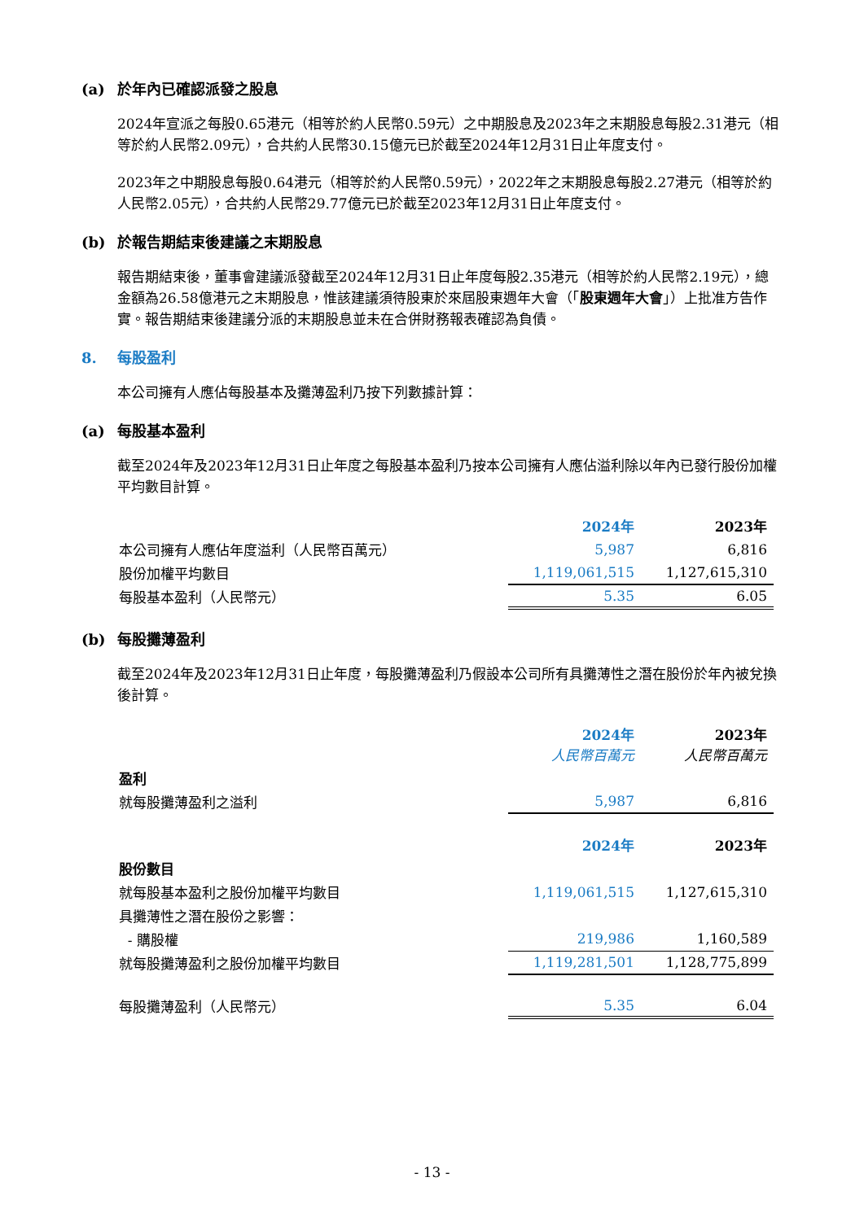(a) 於年內已確認派發之股息
2024年宣派之每股0.65港元（相等於約人民幣0.59元）之中期股息及2023年之末期股息每股2.31港元（相等於約人民幣2.09元），合共約人民幣30.15億元已於截至2024年12月31日止年度支付。
2023年之中期股息每股0.64港元（相等於約人民幣0.59元），2022年之末期股息每股2.27港元（相等於約人民幣2.05元），合共約人民幣29.77億元已於截至2023年12月31日止年度支付。
(b) 於報告期結束後建議之末期股息
報告期結束後，董事會建議派發截至2024年12月31日止年度每股2.35港元（相等於約人民幣2.19元），總金額為26.58億港元之末期股息，惟該建議須待股東於來屆股東週年大會（「股東週年大會」）上批准方告作實。報告期結束後建議分派的末期股息並未在合併財務報表確認為負債。
8. 每股盈利
本公司擁有人應佔每股基本及攤薄盈利乃按下列數據計算：
(a) 每股基本盈利
截至2024年及2023年12月31日止年度之每股基本盈利乃按本公司擁有人應佔溢利除以年內已發行股份加權平均數目計算。
| | 2024年 | 2023年 |
| 本公司擁有人應佔年度溢利（人民幣百萬元） | 5,987 | 6,816 |
| 股份加權平均數目 | 1,119,061,515 | 1,127,615,310 |
| 每股基本盈利（人民幣元） | 5.35 | 6.05 |
(b) 每股攤薄盈利
截至2024年及2023年12月31日止年度，每股攤薄盈利乃假設本公司所有具攤薄性之潛在股份於年內被兌換後計算。
| | 2024年 人民幣百萬元 | 2023年 人民幣百萬元 |
| 盈利 | | |
| 就每股攤薄盈利之溢利 | 5,987 | 6,816 |
| | 2024年 | 2023年 |
| 股份數目 | | |
| 就每股基本盈利之股份加權平均數目 | 1,119,061,515 | 1,127,615,310 |
| 具攤薄性之潛在股份之影響： | | |
| - 購股權 | 219,986 | 1,160,589 |
| 就每股攤薄盈利之股份加權平均數目 | 1,119,281,501 | 1,128,775,899 |
| 每股攤薄盈利（人民幣元） | 5.35 | 6.04 |
- 13 -